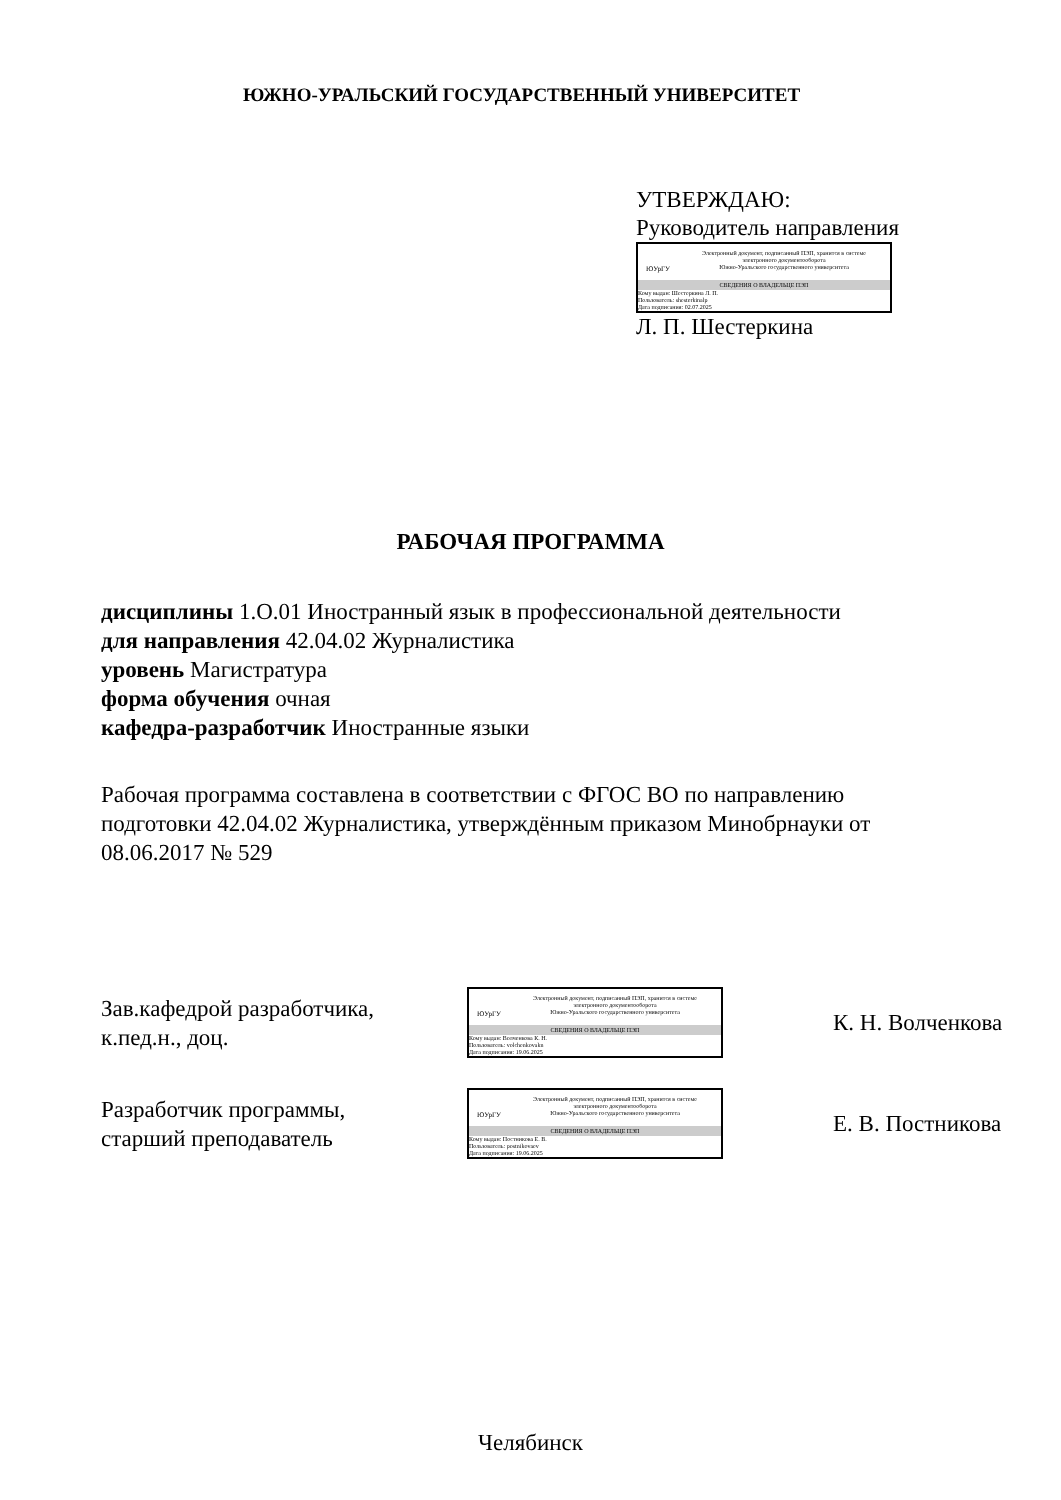ЮЖНО-УРАЛЬСКИЙ ГОСУДАРСТВЕННЫЙ УНИВЕРСИТЕТ
УТВЕРЖДАЮ:
Руководитель направления
ЮУрГУ
Электронный документ, подписанный ПЭП, хранится в системе
электронного документооборота
Южно-Уральского государственного университета
СВЕДЕНИЯ О ВЛАДЕЛЬЦЕ ПЭП
Кому выдан: Шестеркина Л. П.
Пользователь: shesterkinalp
Дата подписания: 02.07.2025
Л. П. Шестеркина
РАБОЧАЯ ПРОГРАММА
дисциплины 1.О.01 Иностранный язык в профессиональной деятельности
для направления 42.04.02 Журналистика
уровень Магистратура
форма обучения очная
кафедра-разработчик Иностранные языки
Рабочая программа составлена в соответствии с ФГОС ВО по направлению подготовки 42.04.02 Журналистика, утверждённым приказом Минобрнауки от 08.06.2017 № 529
Зав.кафедрой разработчика,
к.пед.н., доц.
ЮУрГУ
Электронный документ, подписанный ПЭП, хранится в системе
электронного документооборота
Южно-Уральского государственного университета
СВЕДЕНИЯ О ВЛАДЕЛЬЦЕ ПЭП
Кому выдан: Волченкова К. Н.
Пользователь: volchenkovakn
Дата подписания: 19.06.2025
К. Н. Волченкова
Разработчик программы,
старший преподаватель
ЮУрГУ
Электронный документ, подписанный ПЭП, хранится в системе
электронного документооборота
Южно-Уральского государственного университета
СВЕДЕНИЯ О ВЛАДЕЛЬЦЕ ПЭП
Кому выдан: Постникова Е. В.
Пользователь: postnikovaev
Дата подписания: 19.06.2025
Е. В. Постникова
Челябинск